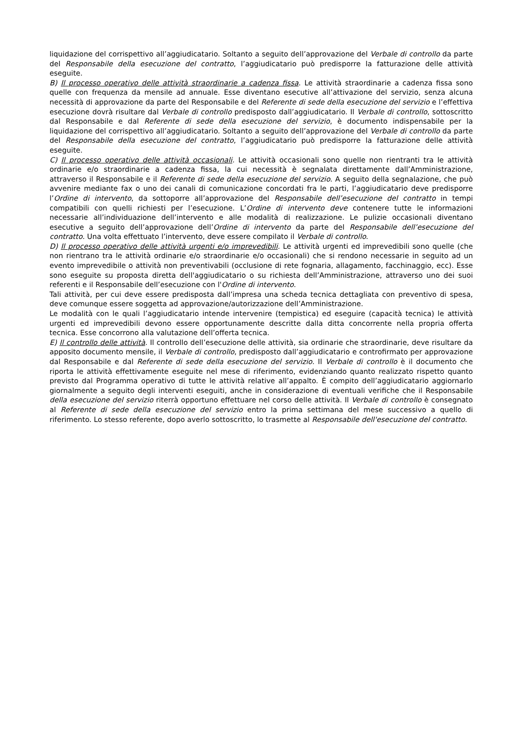liquidazione del corrispettivo all’aggiudicatario. Soltanto a seguito dell’approvazione del Verbale di controllo da parte del Responsabile della esecuzione del contratto, l’aggiudicatario può predisporre la fatturazione delle attività eseguite.
B) Il processo operativo delle attività straordinarie a cadenza fissa. Le attività straordinarie a cadenza fissa sono quelle con frequenza da mensile ad annuale. Esse diventano esecutive all’attivazione del servizio, senza alcuna necessità di approvazione da parte del Responsabile e del Referente di sede della esecuzione del servizio e l’effettiva esecuzione dovrà risultare dal Verbale di controllo predisposto dall’aggiudicatario. Il Verbale di controllo, sottoscritto dal Responsabile e dal Referente di sede della esecuzione del servizio, è documento indispensabile per la liquidazione del corrispettivo all’aggiudicatario. Soltanto a seguito dell’approvazione del Verbale di controllo da parte del Responsabile della esecuzione del contratto, l’aggiudicatario può predisporre la fatturazione delle attività eseguite.
C) Il processo operativo delle attività occasionali. Le attività occasionali sono quelle non rientranti tra le attività ordinarie e/o straordinarie a cadenza fissa, la cui necessità è segnalata direttamente dall’Amministrazione, attraverso il Responsabile e il Referente di sede della esecuzione del servizio. A seguito della segnalazione, che può avvenire mediante fax o uno dei canali di comunicazione concordati fra le parti, l’aggiudicatario deve predisporre l’Ordine di intervento, da sottoporre all’approvazione del Responsabile dell’esecuzione del contratto in tempi compatibili con quelli richiesti per l’esecuzione. L’Ordine di intervento deve contenere tutte le informazioni necessarie all’individuazione dell’intervento e alle modalità di realizzazione. Le pulizie occasionali diventano esecutive a seguito dell’approvazione dell’Ordine di intervento da parte del Responsabile dell’esecuzione del contratto. Una volta effettuato l’intervento, deve essere compilato il Verbale di controllo.
D) Il processo operativo delle attività urgenti e/o imprevedibili. Le attività urgenti ed imprevedibili sono quelle (che non rientrano tra le attività ordinarie e/o straordinarie e/o occasionali) che si rendono necessarie in seguito ad un evento imprevedibile o attività non preventivabili (occlusione di rete fognaria, allagamento, facchinaggio, ecc). Esse sono eseguite su proposta diretta dell'aggiudicatario o su richiesta dell’Amministrazione, attraverso uno dei suoi referenti e il Responsabile dell’esecuzione con l'Ordine di intervento.
Tali attività, per cui deve essere predisposta dall’impresa una scheda tecnica dettagliata con preventivo di spesa, deve comunque essere soggetta ad approvazione/autorizzazione dell’Amministrazione.
Le modalità con le quali l’aggiudicatario intende intervenire (tempistica) ed eseguire (capacità tecnica) le attività urgenti ed imprevedibili devono essere opportunamente descritte dalla ditta concorrente nella propria offerta tecnica. Esse concorrono alla valutazione dell’offerta tecnica.
E) Il controllo delle attività. Il controllo dell’esecuzione delle attività, sia ordinarie che straordinarie, deve risultare da apposito documento mensile, il Verbale di controllo, predisposto dall’aggiudicatario e controfirmato per approvazione dal Responsabile e dal Referente di sede della esecuzione del servizio. Il Verbale di controllo è il documento che riporta le attività effettivamente eseguite nel mese di riferimento, evidenziando quanto realizzato rispetto quanto previsto dal Programma operativo di tutte le attività relative all’appalto. È compito dell’aggiudicatario aggiornarlo giornalmente a seguito degli interventi eseguiti, anche in considerazione di eventuali verifiche che il Responsabile della esecuzione del servizio riterrà opportuno effettuare nel corso delle attività. Il Verbale di controllo è consegnato al Referente di sede della esecuzione del servizio entro la prima settimana del mese successivo a quello di riferimento. Lo stesso referente, dopo averlo sottoscritto, lo trasmette al Responsabile dell'esecuzione del contratto.